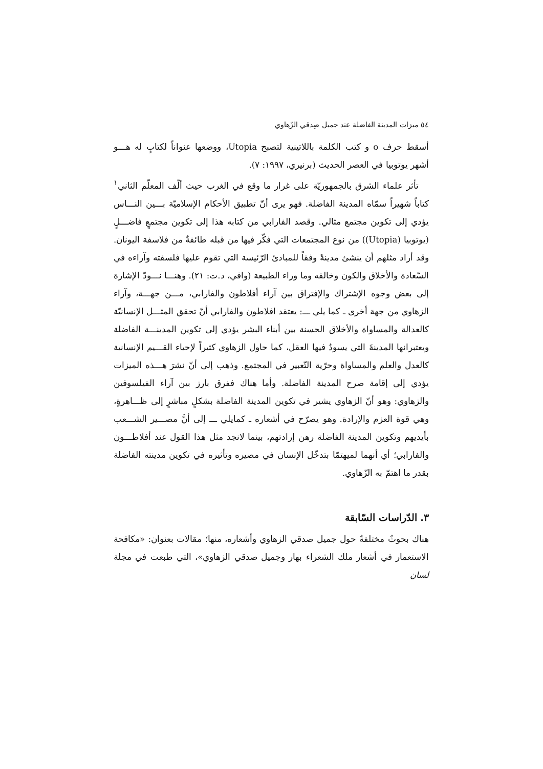٥٤ ميزات المدينة الفاضلة عند جميل صِدقي الزّهاوي
أسقط حرف o و كتب الكلمة باللاتينية لتصبح Utopia، ووضعها عنواناً لكتابٍ له هـــو أشهر يوتوبيا في العصر الحديث (برنيري، ١٩٩٧: ٧).
تأثر علماء الشرق بالجمهوريّة على غرار ما وقع في الغرب حيث ألّف المعلّم الثاني<sup>١</sup> كتاباً شهيراً سمّاه المدينة الفاضلة. فهو يرى أنّ تطبيق الأحكام الإسلاميّة بـــين النـــاس يؤدي إلى تكوين مجتمع مثالي. وقصد الفارابي من كتابه هذا إلى تكوين مجتمعٍ فاضـــلٍ (يوتوبيا (Utopia)) من نوع المجتمعات التي فكّر فيها من قبله طائفةٌ من فلاسفة اليونان. وقد أراد مثلهم أن ينشئ مدينةً وفقاً للمبادئ الرّئيسة التي تقوم عليها فلسفته وآراءه في السّعادة والأخلاق والكون وخالقه وما وراء الطبيعة (وافي، د.ت: ٢١). وهنـــا نـــودّ الإشارة إلى بعض وجوه الإشتراك والإفتراق بين آراء أفلاطون والفارابي، مـــن جهـــة، وآراء الزهاوي من جهة أخرى ـ كما يلي ـــ: يعتقد افلاطون والفارابي أنّ تحقق المثـــل الإنسانيّة كالعدالة والمساواة والأخلاق الحسنة بين أبناء البشر يؤدي إلى تكوين المدينـــة الفاضلة ويعتبرانها المدينةَ التي يسودُ فيها العقل، كما حاول الزهاوي كثيراً لإحياء القـــيم الإنسانية كالعدل والعلم والمساواة وحرّية التّعبير في المجتمع. وذهب إلى أنّ نشرَ هـــذه الميزات يؤدي إلى إقامة صرح المدينة الفاضلة. وأما هناك ففرق بارز بين آراء الفيلسوفين والزهاوي: وهو أنّ الزهاوي يشير في تكوين المدينة الفاضلة بشكلٍ مباشرٍ إلى ظـــاهرةٍ، وهي قوة العزم والإرادة. وهو يصرّح في أشعاره ـ كمايلي ـــ إلى أنَّ مصـــير الشـــعب بأيديهم وتكوين المدينة الفاضلة رهن إرادتهم، بينما لانجد مثل هذا القول عند أفلاطـــون والفارابي؛ أي أنهما لميهتمّا بتدخّل الإنسان في مصيره وتأثيره في تكوين مدينته الفاضلة بقدر ما اهتمّ به الزّهاوي.
٣. الدّراسات السّابقة
هناك بحوثٌ مختلفةٌ حول جميل صدقي الزهاوي وأشعاره، منها؛ مقالات بعنوان: «مكافحة الاستعمار في أشعار ملك الشعراء بهار وجميل صدقي الزهاوي»، التي طبعت في مجلة لسان